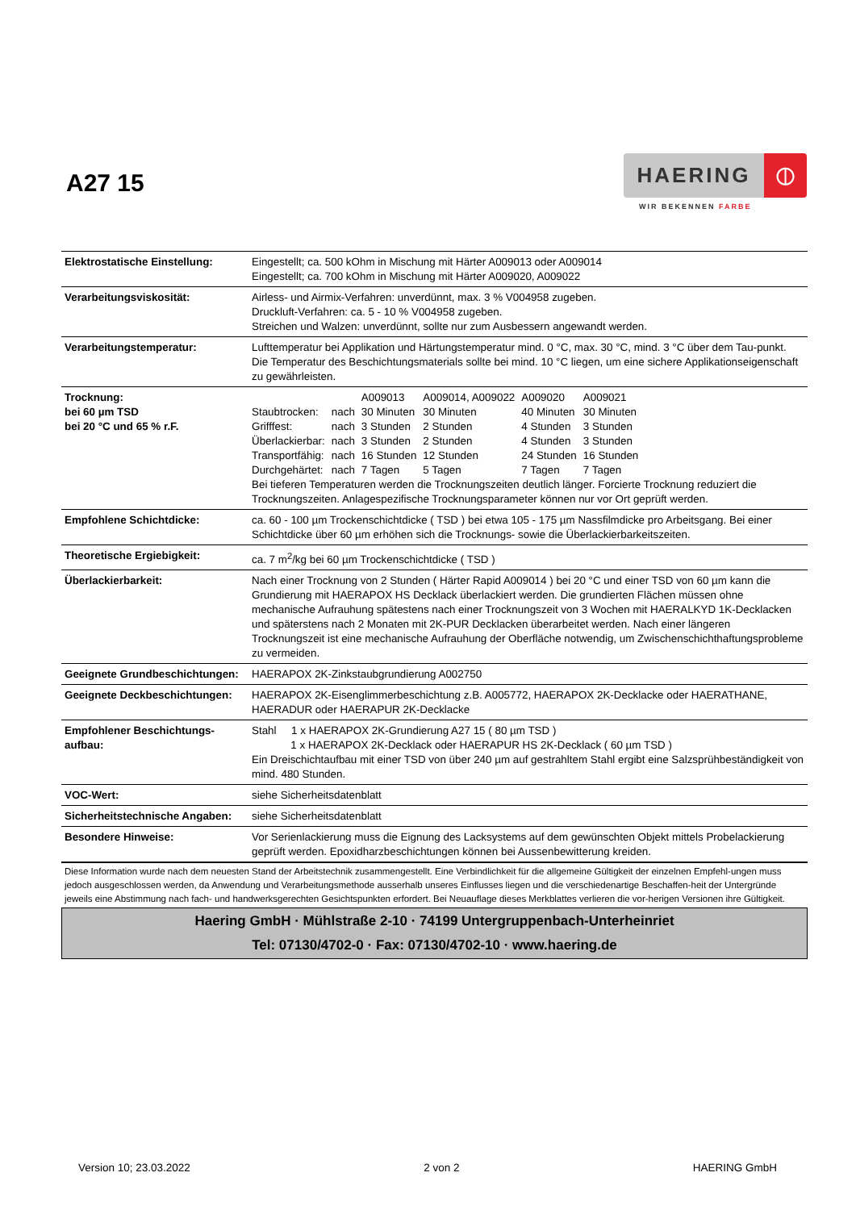A27 15
HAERING
⦶
WIR BEKENNEN FARBE
| Elektrostatische Einstellung: | Eingestellt; ca. 500 kOhm in Mischung mit Härter A009013 oder A009014 Eingestellt; ca. 700 kOhm in Mischung mit Härter A009020, A009022 |
| Verarbeitungsviskosität: | Airless- und Airmix-Verfahren: unverdünnt, max. 3 % V004958 zugeben. Druckluft-Verfahren: ca. 5 - 10 % V004958 zugeben. Streichen und Walzen: unverdünnt, sollte nur zum Ausbessern angewandt werden. |
| Verarbeitungstemperatur: | Lufttemperatur bei Applikation und Härtungstemperatur mind. 0 °C, max. 30 °C, mind. 3 °C über dem Tau-punkt. Die Temperatur des Beschichtungsmaterials sollte bei mind. 10 °C liegen, um eine sichere Applikationseigenschaft zu gewährleisten. |
| Trocknung: bei 60 µm TSD bei 20 °C und 65 % r.F. | / / / A009013 / A009014, A009022 / A009020 / A009021 / / Staubtrocken: / nach / 30 Minuten / 30 Minuten / 40 Minuten / 30 Minuten / / Grifffest: / nach / 3 Stunden / 2 Stunden / 4 Stunden / 3 Stunden / / Überlackierbar: / nach / 3 Stunden / 2 Stunden / 4 Stunden / 3 Stunden / / Transportfähig: / nach / 16 Stunden / 12 Stunden / 24 Stunden / 16 Stunden / / Durchgehärtet: / nach / 7 Tagen / 5 Tagen / 7 Tagen / 7 Tagen / Bei tieferen Temperaturen werden die Trocknungszeiten deutlich länger. Forcierte Trocknung reduziert die Trocknungszeiten. Anlagespezifische Trocknungsparameter können nur vor Ort geprüft werden. |
| Empfohlene Schichtdicke: | ca. 60 - 100 µm Trockenschichtdicke ( TSD ) bei etwa 105 - 175 µm Nassfilmdicke pro Arbeitsgang. Bei einer Schichtdicke über 60 µm erhöhen sich die Trocknungs- sowie die Überlackierbarkeitszeiten. |
| Theoretische Ergiebigkeit: | ca. 7 m<sup>2</sup>/kg bei 60 µm Trockenschichtdicke ( TSD ) |
| Überlackierbarkeit: | Nach einer Trocknung von 2 Stunden ( Härter Rapid A009014 ) bei 20 °C und einer TSD von 60 µm kann die Grundierung mit HAERAPOX HS Decklack überlackiert werden. Die grundierten Flächen müssen ohne mechanische Aufrauhung spätestens nach einer Trocknungszeit von 3 Wochen mit HAERALKYD 1K-Decklacken und späterstens nach 2 Monaten mit 2K-PUR Decklacken überarbeitet werden. Nach einer längeren Trocknungszeit ist eine mechanische Aufrauhung der Oberfläche notwendig, um Zwischenschichthaftungsprobleme zu vermeiden. |
| Geeignete Grundbeschichtungen: | HAERAPOX 2K-Zinkstaubgrundierung A002750 |
| Geeignete Deckbeschichtungen: | HAERAPOX 2K-Eisenglimmerbeschichtung z.B. A005772, HAERAPOX 2K-Decklacke oder HAERATHANE, HAERADUR oder HAERAPUR 2K-Decklacke |
| Empfohlener Beschichtungs-aufbau: | Stahl 1 x HAERAPOX 2K-Grundierung A27 15 ( 80 µm TSD ) 1 x HAERAPOX 2K-Decklack oder HAERAPUR HS 2K-Decklack ( 60 µm TSD ) Ein Dreischichtaufbau mit einer TSD von über 240 µm auf gestrahltem Stahl ergibt eine Salzsprühbeständigkeit von mind. 480 Stunden. |
| VOC-Wert: | siehe Sicherheitsdatenblatt |
| Sicherheitstechnische Angaben: | siehe Sicherheitsdatenblatt |
| Besondere Hinweise: | Vor Serienlackierung muss die Eignung des Lacksystems auf dem gewünschten Objekt mittels Probelackierung geprüft werden. Epoxidharzbeschichtungen können bei Aussenbewitterung kreiden. |
| Diese Information wurde nach dem neuesten Stand der Arbeitstechnik zusammengestellt. Eine Verbindlichkeit für die allgemeine Gültigkeit der einzelnen Empfehl-ungen muss jedoch ausgeschlossen werden, da Anwendung und Verarbeitungsmethode ausserhalb unseres Einflusses liegen und die verschiedenartige Beschaffen-heit der Untergründe jeweils eine Abstimmung nach fach- und handwerksgerechten Gesichtspunkten erfordert. Bei Neuauflage dieses Merkblattes verlieren die vor-herigen Versionen ihre Gültigkeit. Haering GmbH · Mühlstraße 2-10 · 74199 Untergruppenbach-Unterheinriet Tel: 07130/4702-0 · Fax: 07130/4702-10 · www.haering.de | |
Version 10; 23.03.2022 2 von 2 HAERING GmbH